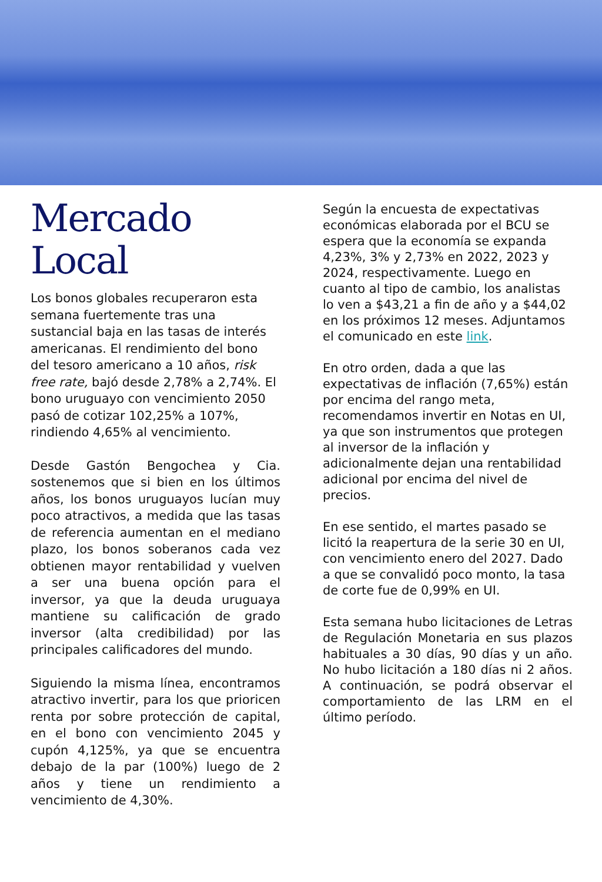Mercado
Local
Los bonos globales recuperaron esta semana fuertemente tras una sustancial baja en las tasas de interés americanas. El rendimiento del bono del tesoro americano a 10 años, risk free rate, bajó desde 2,78% a 2,74%. El bono uruguayo con vencimiento 2050 pasó de cotizar 102,25% a 107%, rindiendo 4,65% al vencimiento.
Desde Gastón Bengochea y Cia. sostenemos que si bien en los últimos años, los bonos uruguayos lucían muy poco atractivos, a medida que las tasas de referencia aumentan en el mediano plazo, los bonos soberanos cada vez obtienen mayor rentabilidad y vuelven a ser una buena opción para el inversor, ya que la deuda uruguaya mantiene su calificación de grado inversor (alta credibilidad) por las principales calificadores del mundo.
Siguiendo la misma línea, encontramos atractivo invertir, para los que prioricen renta por sobre protección de capital, en el bono con vencimiento 2045 y cupón 4,125%, ya que se encuentra debajo de la par (100%) luego de 2 años y tiene un rendimiento a vencimiento de 4,30%.
Según la encuesta de expectativas económicas elaborada por el BCU se espera que la economía se expanda 4,23%, 3% y 2,73% en 2022, 2023 y 2024, respectivamente. Luego en cuanto al tipo de cambio, los analistas lo ven a $43,21 a fin de año y a $44,02 en los próximos 12 meses. Adjuntamos el comunicado en este link.
En otro orden, dada a que las expectativas de inflación (7,65%) están por encima del rango meta, recomendamos invertir en Notas en UI, ya que son instrumentos que protegen al inversor de la inflación y adicionalmente dejan una rentabilidad adicional por encima del nivel de precios.
En ese sentido, el martes pasado se licitó la reapertura de la serie 30 en UI, con vencimiento enero del 2027. Dado a que se convalidó poco monto, la tasa de corte fue de 0,99% en UI.
Esta semana hubo licitaciones de Letras de Regulación Monetaria en sus plazos habituales a 30 días, 90 días y un año. No hubo licitación a 180 días ni 2 años. A continuación, se podrá observar el comportamiento de las LRM en el último período.